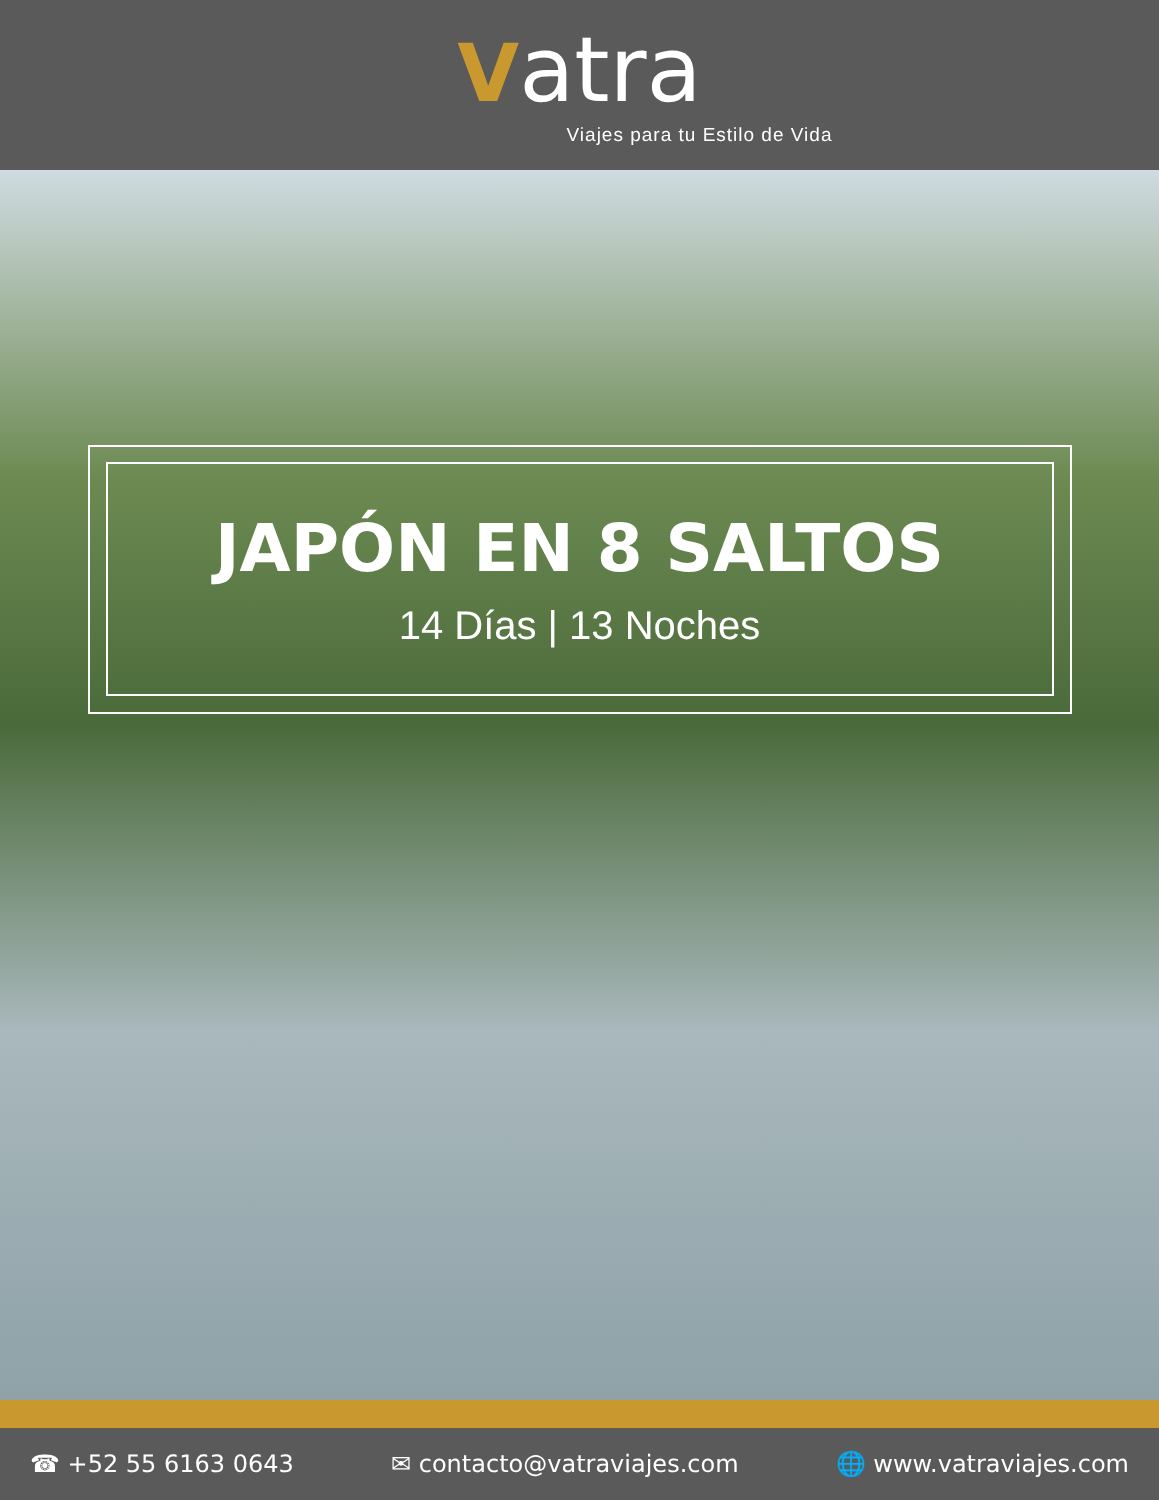Vatra
Viajes para tu Estilo de Vida
JAPÓN EN 8 SALTOS
14 Días | 13 Noches
☎ +52 55 6163 0643 ✉ contacto@vatraviajes.com 🌐 www.vatraviajes.com